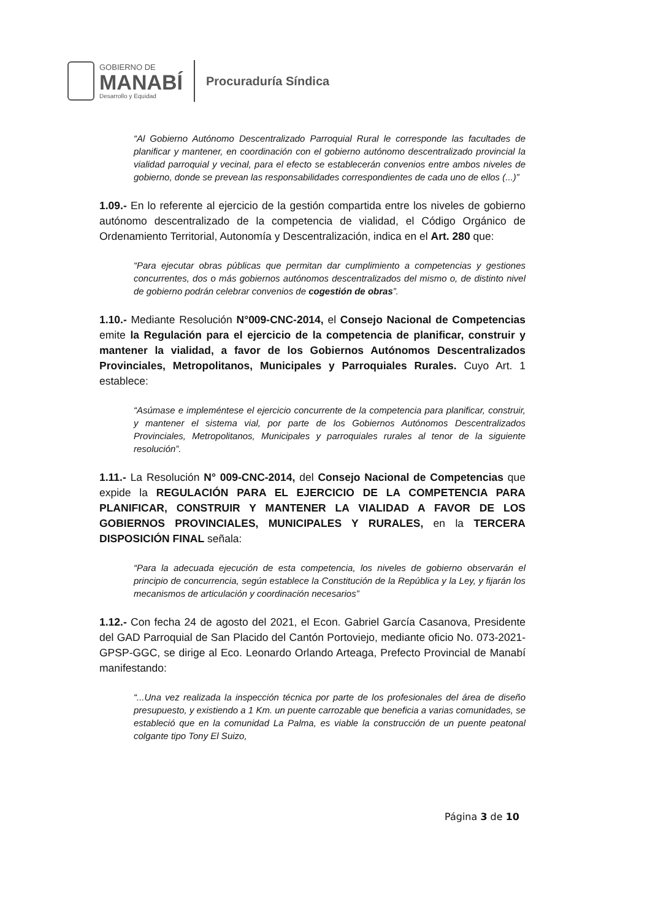GOBIERNO DE
MANABÍ
Desarrollo y Equidad
Procuraduría Síndica
“Al Gobierno Autónomo Descentralizado Parroquial Rural le corresponde las facultades de planificar y mantener, en coordinación con el gobierno autónomo descentralizado provincial la vialidad parroquial y vecinal, para el efecto se establecerán convenios entre ambos niveles de gobierno, donde se prevean las responsabilidades correspondientes de cada uno de ellos (...)”
1.09.- En lo referente al ejercicio de la gestión compartida entre los niveles de gobierno autónomo descentralizado de la competencia de vialidad, el Código Orgánico de Ordenamiento Territorial, Autonomía y Descentralización, indica en el Art. 280 que:
“Para ejecutar obras públicas que permitan dar cumplimiento a competencias y gestiones concurrentes, dos o más gobiernos autónomos descentralizados del mismo o, de distinto nivel de gobierno podrán celebrar convenios de cogestión de obras”.
1.10.- Mediante Resolución N°009-CNC-2014, el Consejo Nacional de Competencias emite la Regulación para el ejercicio de la competencia de planificar, construir y mantener la vialidad, a favor de los Gobiernos Autónomos Descentralizados Provinciales, Metropolitanos, Municipales y Parroquiales Rurales. Cuyo Art. 1 establece:
“Asúmase e impleméntese el ejercicio concurrente de la competencia para planificar, construir, y mantener el sistema vial, por parte de los Gobiernos Autónomos Descentralizados Provinciales, Metropolitanos, Municipales y parroquiales rurales al tenor de la siguiente resolución”.
1.11.- La Resolución N° 009-CNC-2014, del Consejo Nacional de Competencias que expide la REGULACIÓN PARA EL EJERCICIO DE LA COMPETENCIA PARA PLANIFICAR, CONSTRUIR Y MANTENER LA VIALIDAD A FAVOR DE LOS GOBIERNOS PROVINCIALES, MUNICIPALES Y RURALES, en la TERCERA DISPOSICIÓN FINAL señala:
“Para la adecuada ejecución de esta competencia, los niveles de gobierno observarán el principio de concurrencia, según establece la Constitución de la República y la Ley, y fijarán los mecanismos de articulación y coordinación necesarios”
1.12.- Con fecha 24 de agosto del 2021, el Econ. Gabriel García Casanova, Presidente del GAD Parroquial de San Placido del Cantón Portoviejo, mediante oficio No. 073-2021-GPSP-GGC, se dirige al Eco. Leonardo Orlando Arteaga, Prefecto Provincial de Manabí manifestando:
“...Una vez realizada la inspección técnica por parte de los profesionales del área de diseño presupuesto, y existiendo a 1 Km. un puente carrozable que beneficia a varias comunidades, se estableció que en la comunidad La Palma, es viable la construcción de un puente peatonal colgante tipo Tony El Suizo,
Página 3 de 10